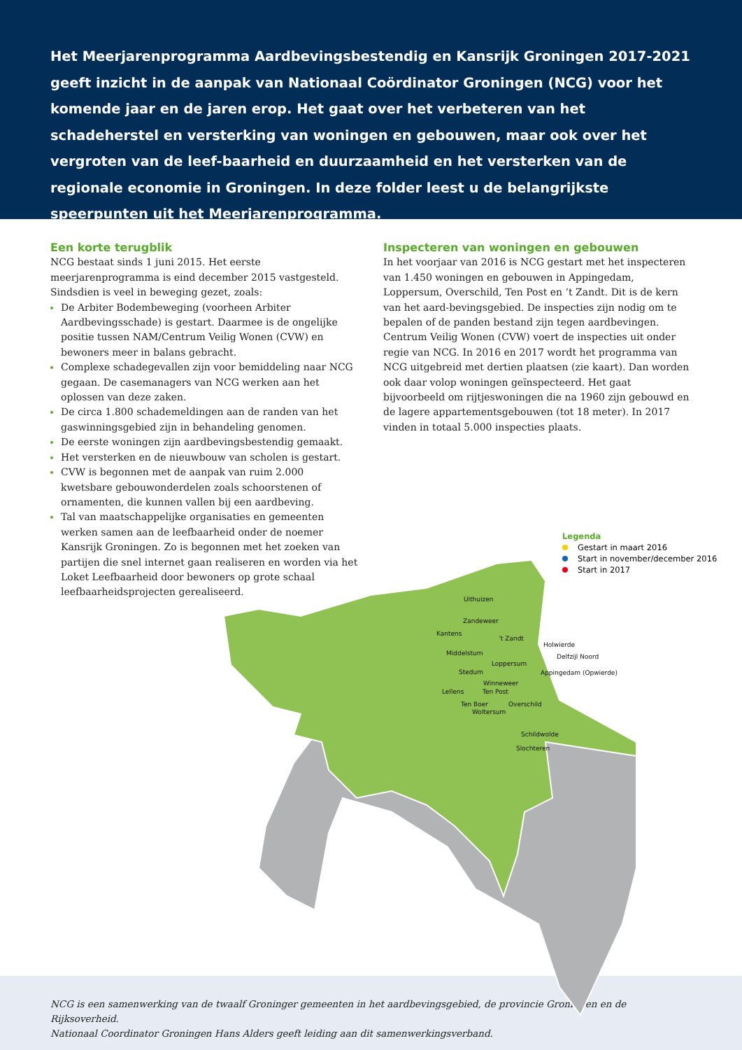Het Meerjarenprogramma Aardbevingsbestendig en Kansrijk Groningen 2017-2021 geeft inzicht in de aanpak van Nationaal Coördinator Groningen (NCG) voor het komende jaar en de jaren erop. Het gaat over het verbeteren van het schadeherstel en versterking van woningen en gebouwen, maar ook over het vergroten van de leef-baarheid en duurzaamheid en het versterken van de regionale economie in Groningen. In deze folder leest u de belangrijkste speerpunten uit het Meerjarenprogramma.
Een korte terugblik
NCG bestaat sinds 1 juni 2015. Het eerste meerjarenprogramma is eind december 2015 vastgesteld. Sindsdien is veel in beweging gezet, zoals:
De Arbiter Bodembeweging (voorheen Arbiter Aardbevingsschade) is gestart. Daarmee is de ongelijke positie tussen NAM/Centrum Veilig Wonen (CVW) en bewoners meer in balans gebracht.
Complexe schadegevallen zijn voor bemiddeling naar NCG gegaan. De casemanagers van NCG werken aan het oplossen van deze zaken.
De circa 1.800 schademeldingen aan de randen van het gaswinningsgebied zijn in behandeling genomen.
De eerste woningen zijn aardbevingsbestendig gemaakt.
Het versterken en de nieuwbouw van scholen is gestart.
CVW is begonnen met de aanpak van ruim 2.000 kwetsbare gebouwonderdelen zoals schoorstenen of ornamenten, die kunnen vallen bij een aardbeving.
Tal van maatschappelijke organisaties en gemeenten werken samen aan de leefbaarheid onder de noemer Kansrijk Groningen. Zo is begonnen met het zoeken van partijen die snel internet gaan realiseren en worden via het Loket Leefbaarheid door bewoners op grote schaal leefbaarheidsprojecten gerealiseerd.
Inspecteren van woningen en gebouwen
In het voorjaar van 2016 is NCG gestart met het inspecteren van 1.450 woningen en gebouwen in Appingedam, Loppersum, Overschild, Ten Post en ’t Zandt. Dit is de kern van het aard-bevingsgebied. De inspecties zijn nodig om te bepalen of de panden bestand zijn tegen aardbevingen. Centrum Veilig Wonen (CVW) voert de inspecties uit onder regie van NCG. In 2016 en 2017 wordt het programma van NCG uitgebreid met dertien plaatsen (zie kaart). Dan worden ook daar volop woningen geïnspecteerd. Het gaat bijvoorbeeld om rijtjeswoningen die na 1960 zijn gebouwd en de lagere appartementsgebouwen (tot 18 meter). In 2017 vinden in totaal 5.000 inspecties plaats.
NCG is een samenwerking van de twaalf Groninger gemeenten in het aardbevingsgebied, de provincie Groningen en de Rijksoverheid.
Nationaal Coordinator Groningen Hans Alders geeft leiding aan dit samenwerkingsverband.
Uithuizen
Zandeweer
Kantens
’t Zandt
Holwierde
Middelstum Delfzijl Noord
Loppersum
Appingedam (Opwierde)
Stedum
Winneweer
Lellens Ten Post
Ten Boer Overschild
Woltersum
Schildwolde
Slochteren
Legenda
Gestart in maart 2016
Start in november/december 2016
Start in 2017